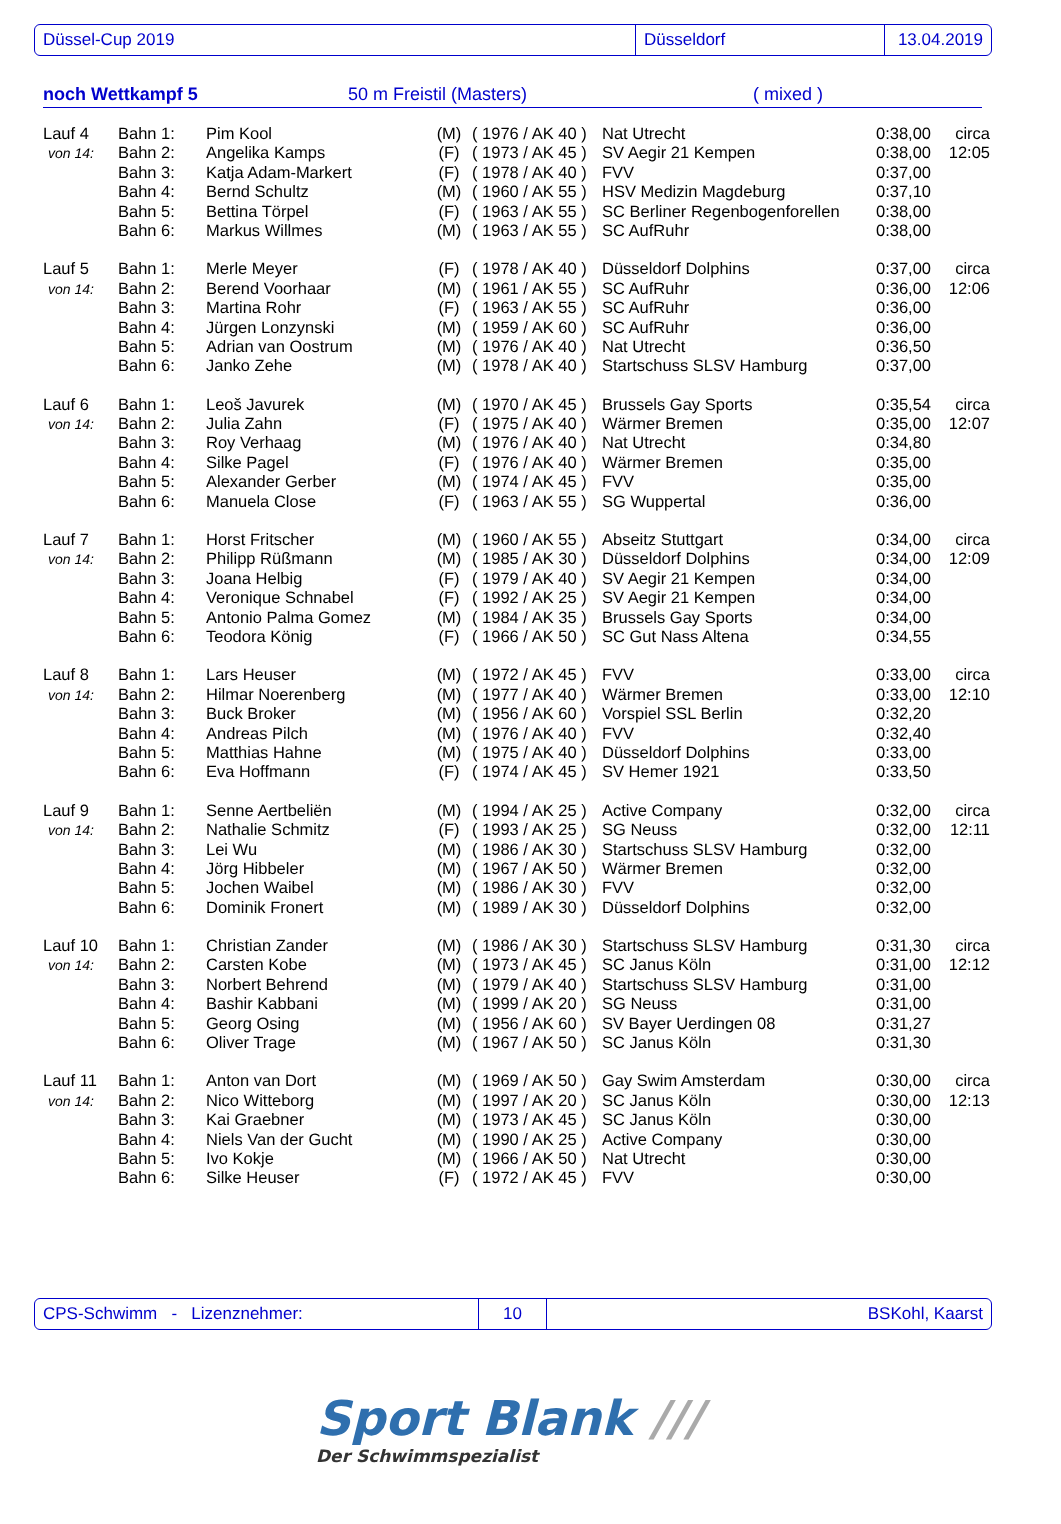Düssel-Cup 2019 Düsseldorf 13.04.2019
noch Wettkampf 5 50 m Freistil (Masters) ( mixed )
| Lauf 4 | Bahn 1: | Pim Kool | (M) | ( 1976 / AK 40 ) | Nat Utrecht | 0:38,00 | circa |
| von 14: | Bahn 2: | Angelika Kamps | (F) | ( 1973 / AK 45 ) | SV Aegir 21 Kempen | 0:38,00 | 12:05 |
| | Bahn 3: | Katja Adam-Markert | (F) | ( 1978 / AK 40 ) | FVV | 0:37,00 | |
| | Bahn 4: | Bernd Schultz | (M) | ( 1960 / AK 55 ) | HSV Medizin Magdeburg | 0:37,10 | |
| | Bahn 5: | Bettina Törpel | (F) | ( 1963 / AK 55 ) | SC Berliner Regenbogenforellen | 0:38,00 | |
| | Bahn 6: | Markus Willmes | (M) | ( 1963 / AK 55 ) | SC AufRuhr | 0:38,00 | |
| Lauf 5 | Bahn 1: | Merle Meyer | (F) | ( 1978 / AK 40 ) | Düsseldorf Dolphins | 0:37,00 | circa |
| von 14: | Bahn 2: | Berend Voorhaar | (M) | ( 1961 / AK 55 ) | SC AufRuhr | 0:36,00 | 12:06 |
| | Bahn 3: | Martina Rohr | (F) | ( 1963 / AK 55 ) | SC AufRuhr | 0:36,00 | |
| | Bahn 4: | Jürgen Lonzynski | (M) | ( 1959 / AK 60 ) | SC AufRuhr | 0:36,00 | |
| | Bahn 5: | Adrian van Oostrum | (M) | ( 1976 / AK 40 ) | Nat Utrecht | 0:36,50 | |
| | Bahn 6: | Janko Zehe | (M) | ( 1978 / AK 40 ) | Startschuss SLSV Hamburg | 0:37,00 | |
| Lauf 6 | Bahn 1: | Leoš Javurek | (M) | ( 1970 / AK 45 ) | Brussels Gay Sports | 0:35,54 | circa |
| von 14: | Bahn 2: | Julia Zahn | (F) | ( 1975 / AK 40 ) | Wärmer Bremen | 0:35,00 | 12:07 |
| | Bahn 3: | Roy Verhaag | (M) | ( 1976 / AK 40 ) | Nat Utrecht | 0:34,80 | |
| | Bahn 4: | Silke Pagel | (F) | ( 1976 / AK 40 ) | Wärmer Bremen | 0:35,00 | |
| | Bahn 5: | Alexander Gerber | (M) | ( 1974 / AK 45 ) | FVV | 0:35,00 | |
| | Bahn 6: | Manuela Close | (F) | ( 1963 / AK 55 ) | SG Wuppertal | 0:36,00 | |
| Lauf 7 | Bahn 1: | Horst Fritscher | (M) | ( 1960 / AK 55 ) | Abseitz Stuttgart | 0:34,00 | circa |
| von 14: | Bahn 2: | Philipp Rüßmann | (M) | ( 1985 / AK 30 ) | Düsseldorf Dolphins | 0:34,00 | 12:09 |
| | Bahn 3: | Joana Helbig | (F) | ( 1979 / AK 40 ) | SV Aegir 21 Kempen | 0:34,00 | |
| | Bahn 4: | Veronique Schnabel | (F) | ( 1992 / AK 25 ) | SV Aegir 21 Kempen | 0:34,00 | |
| | Bahn 5: | Antonio Palma Gomez | (M) | ( 1984 / AK 35 ) | Brussels Gay Sports | 0:34,00 | |
| | Bahn 6: | Teodora König | (F) | ( 1966 / AK 50 ) | SC Gut Nass Altena | 0:34,55 | |
| Lauf 8 | Bahn 1: | Lars Heuser | (M) | ( 1972 / AK 45 ) | FVV | 0:33,00 | circa |
| von 14: | Bahn 2: | Hilmar Noerenberg | (M) | ( 1977 / AK 40 ) | Wärmer Bremen | 0:33,00 | 12:10 |
| | Bahn 3: | Buck Broker | (M) | ( 1956 / AK 60 ) | Vorspiel SSL Berlin | 0:32,20 | |
| | Bahn 4: | Andreas Pilch | (M) | ( 1976 / AK 40 ) | FVV | 0:32,40 | |
| | Bahn 5: | Matthias Hahne | (M) | ( 1975 / AK 40 ) | Düsseldorf Dolphins | 0:33,00 | |
| | Bahn 6: | Eva Hoffmann | (F) | ( 1974 / AK 45 ) | SV Hemer 1921 | 0:33,50 | |
| Lauf 9 | Bahn 1: | Senne Aertbeliën | (M) | ( 1994 / AK 25 ) | Active Company | 0:32,00 | circa |
| von 14: | Bahn 2: | Nathalie Schmitz | (F) | ( 1993 / AK 25 ) | SG Neuss | 0:32,00 | 12:11 |
| | Bahn 3: | Lei Wu | (M) | ( 1986 / AK 30 ) | Startschuss SLSV Hamburg | 0:32,00 | |
| | Bahn 4: | Jörg Hibbeler | (M) | ( 1967 / AK 50 ) | Wärmer Bremen | 0:32,00 | |
| | Bahn 5: | Jochen Waibel | (M) | ( 1986 / AK 30 ) | FVV | 0:32,00 | |
| | Bahn 6: | Dominik Fronert | (M) | ( 1989 / AK 30 ) | Düsseldorf Dolphins | 0:32,00 | |
| Lauf 10 | Bahn 1: | Christian Zander | (M) | ( 1986 / AK 30 ) | Startschuss SLSV Hamburg | 0:31,30 | circa |
| von 14: | Bahn 2: | Carsten Kobe | (M) | ( 1973 / AK 45 ) | SC Janus Köln | 0:31,00 | 12:12 |
| | Bahn 3: | Norbert Behrend | (M) | ( 1979 / AK 40 ) | Startschuss SLSV Hamburg | 0:31,00 | |
| | Bahn 4: | Bashir Kabbani | (M) | ( 1999 / AK 20 ) | SG Neuss | 0:31,00 | |
| | Bahn 5: | Georg Osing | (M) | ( 1956 / AK 60 ) | SV Bayer Uerdingen 08 | 0:31,27 | |
| | Bahn 6: | Oliver Trage | (M) | ( 1967 / AK 50 ) | SC Janus Köln | 0:31,30 | |
| Lauf 11 | Bahn 1: | Anton van Dort | (M) | ( 1969 / AK 50 ) | Gay Swim Amsterdam | 0:30,00 | circa |
| von 14: | Bahn 2: | Nico Witteborg | (M) | ( 1997 / AK 20 ) | SC Janus Köln | 0:30,00 | 12:13 |
| | Bahn 3: | Kai Graebner | (M) | ( 1973 / AK 45 ) | SC Janus Köln | 0:30,00 | |
| | Bahn 4: | Niels Van der Gucht | (M) | ( 1990 / AK 25 ) | Active Company | 0:30,00 | |
| | Bahn 5: | Ivo Kokje | (M) | ( 1966 / AK 50 ) | Nat Utrecht | 0:30,00 | |
| | Bahn 6: | Silke Heuser | (F) | ( 1972 / AK 45 ) | FVV | 0:30,00 | |
CPS-Schwimm - Lizenznehmer: 10 BSKohl, Kaarst
Sport Blank ///
Der Schwimmspezialist